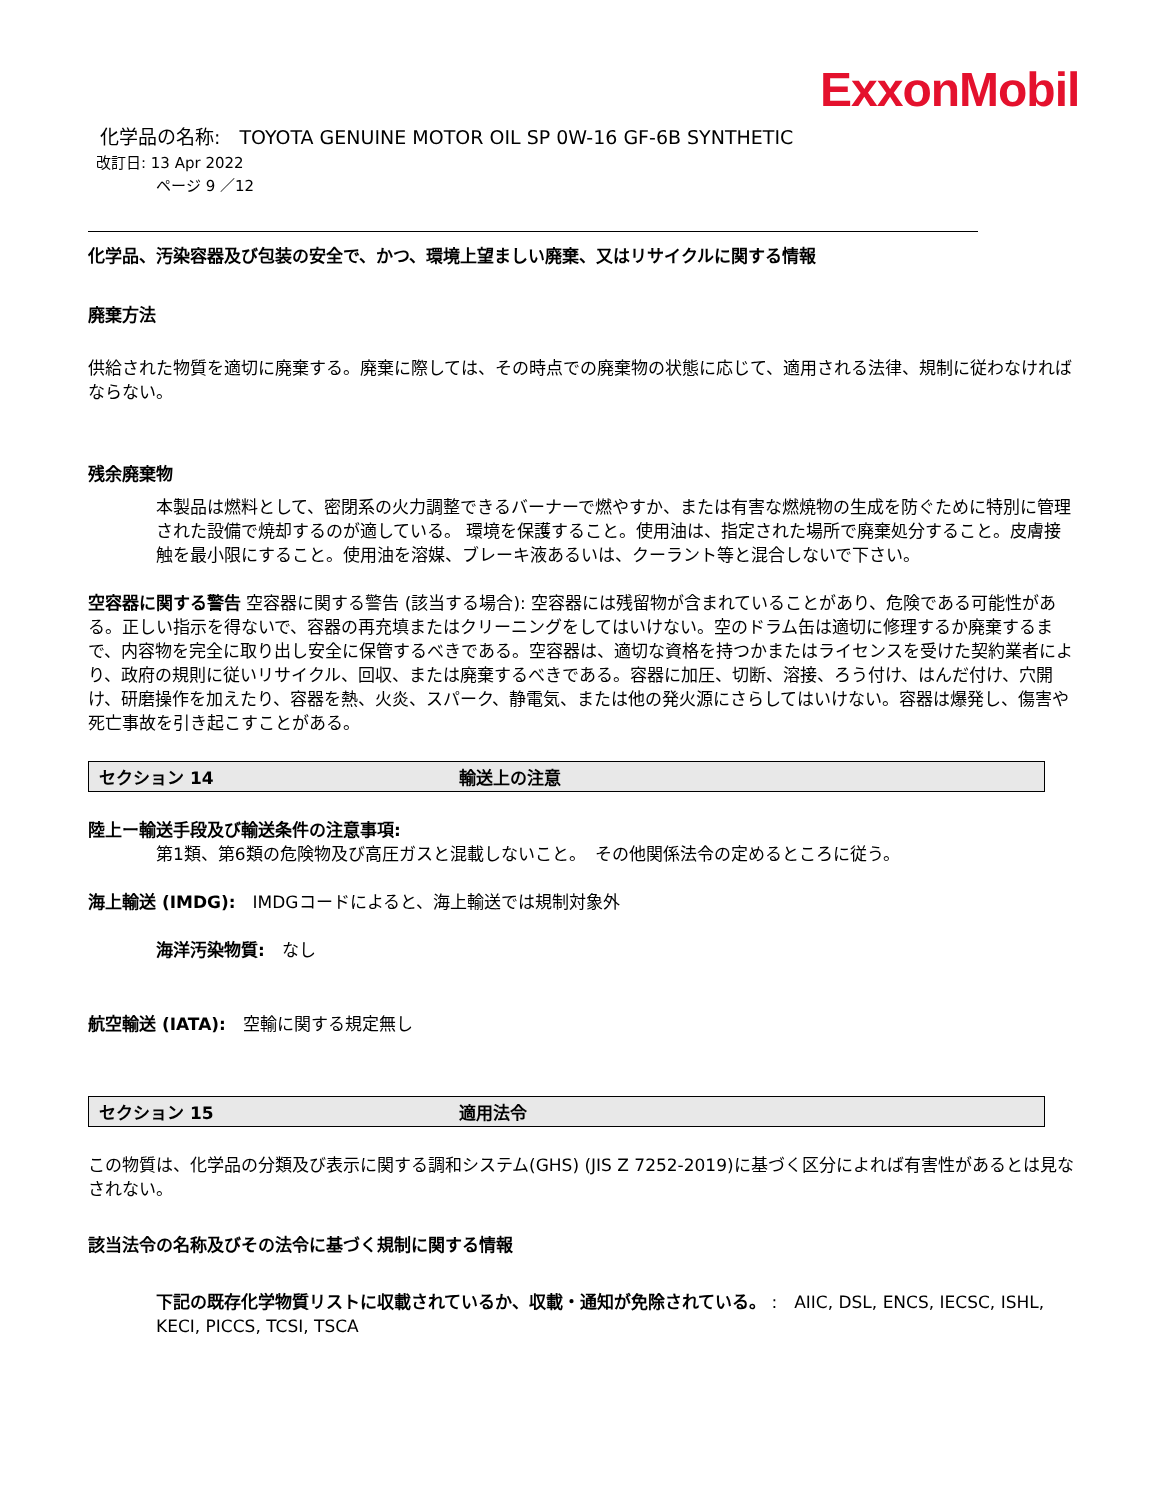ExxonMobil
化学品の名称:　TOYOTA GENUINE MOTOR OIL SP 0W-16 GF-6B SYNTHETIC
改訂日: 13 Apr 2022
ページ 9 ／12
化学品、汚染容器及び包装の安全で、かつ、環境上望ましい廃棄、又はリサイクルに関する情報
廃棄方法
供給された物質を適切に廃棄する。廃棄に際しては、その時点での廃棄物の状態に応じて、適用される法律、規制に従わなければならない。
残余廃棄物
本製品は燃料として、密閉系の火力調整できるバーナーで燃やすか、または有害な燃焼物の生成を防ぐために特別に管理された設備で焼却するのが適している。 環境を保護すること。使用油は、指定された場所で廃棄処分すること。皮膚接触を最小限にすること。使用油を溶媒、ブレーキ液あるいは、クーラント等と混合しないで下さい。
空容器に関する警告 空容器に関する警告 (該当する場合): 空容器には残留物が含まれていることがあり、危険である可能性がある。正しい指示を得ないで、容器の再充填またはクリーニングをしてはいけない。空のドラム缶は適切に修理するか廃棄するまで、内容物を完全に取り出し安全に保管するべきである。空容器は、適切な資格を持つかまたはライセンスを受けた契約業者により、政府の規則に従いリサイクル、回収、または廃棄するべきである。容器に加圧、切断、溶接、ろう付け、はんだ付け、穴開け、研磨操作を加えたり、容器を熱、火炎、スパーク、静電気、または他の発火源にさらしてはいけない。容器は爆発し、傷害や死亡事故を引き起こすことがある。
セクション 14 輸送上の注意
陸上ー輸送手段及び輸送条件の注意事項:
第1類、第6類の危険物及び高圧ガスと混載しないこと。　その他関係法令の定めるところに従う。
海上輸送 (IMDG):　IMDGコードによると、海上輸送では規制対象外
海洋汚染物質:　なし
航空輸送 (IATA):　空輸に関する規定無し
セクション 15 適用法令
この物質は、化学品の分類及び表示に関する調和システム(GHS) (JIS Z 7252-2019)に基づく区分によれば有害性があるとは見なされない。
該当法令の名称及びその法令に基づく規制に関する情報
下記の既存化学物質リストに収載されているか、収載・通知が免除されている。 :　AIIC, DSL, ENCS, IECSC, ISHL, KECI, PICCS, TCSI, TSCA